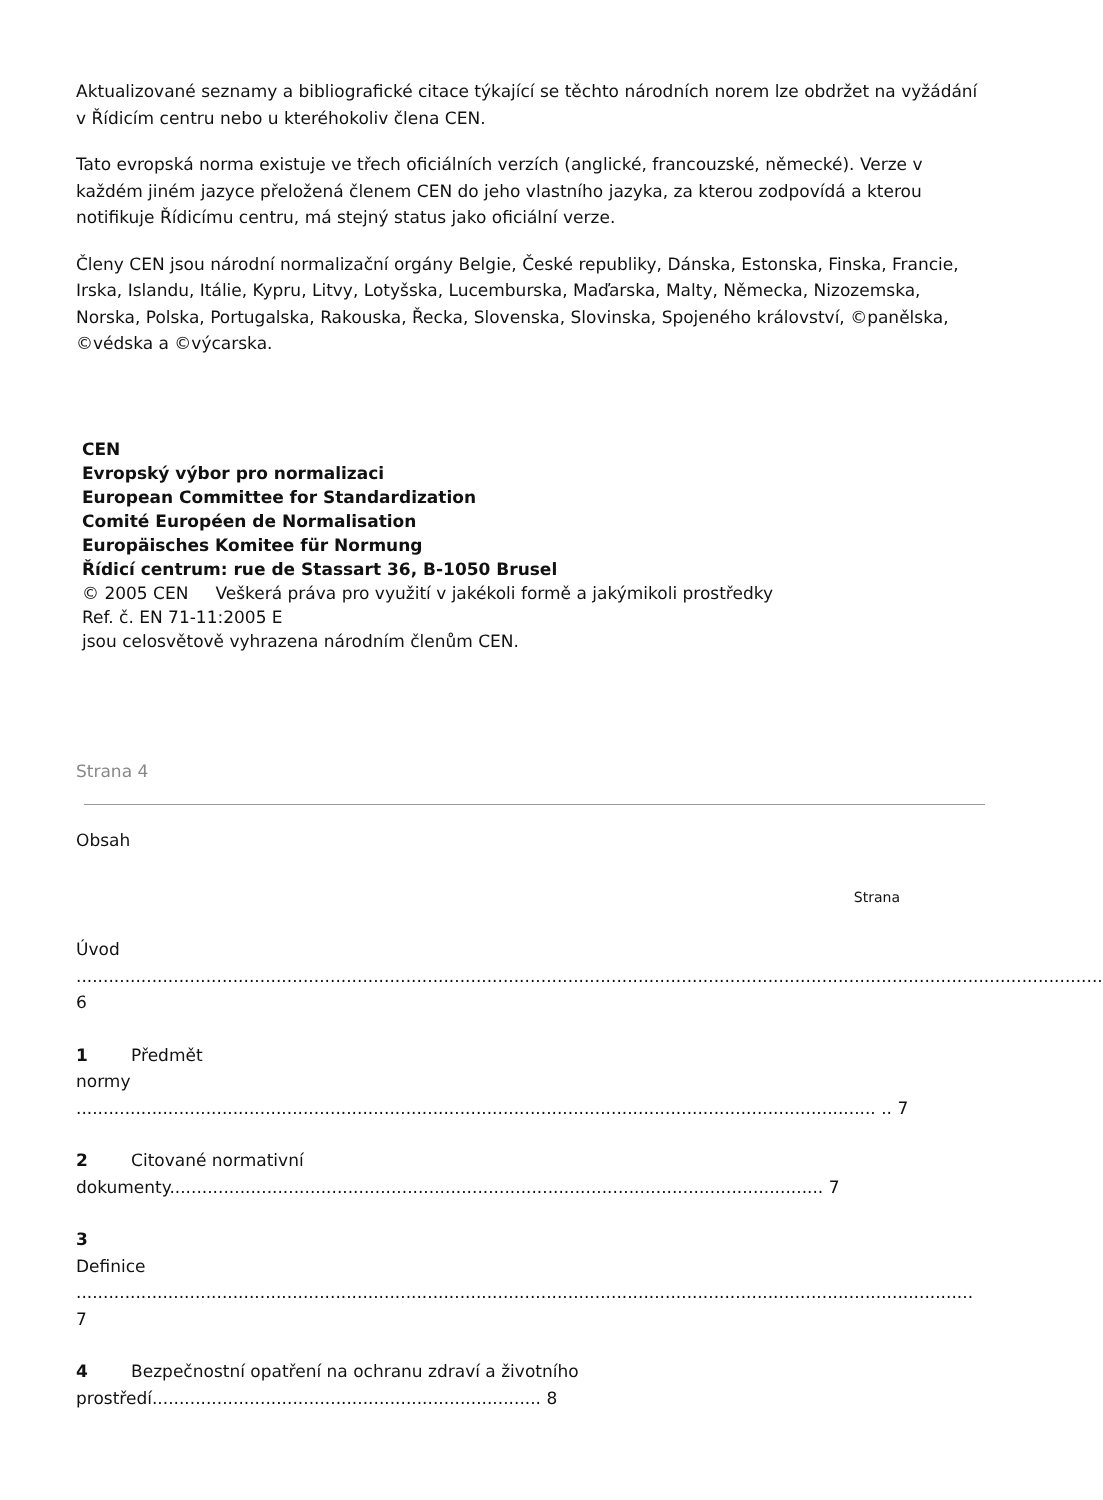Aktualizované seznamy a bibliografické citace týkající se těchto národních norem lze obdržet na vyžádání v Řídicím centru nebo u kteréhokoliv člena CEN.
Tato evropská norma existuje ve třech oficiálních verzích (anglické, francouzské, německé). Verze v každém jiném jazyce přeložená členem CEN do jeho vlastního jazyka, za kterou zodpovídá a kterou notifikuje Řídicímu centru, má stejný status jako oficiální verze.
Členy CEN jsou národní normalizační orgány Belgie, České republiky, Dánska, Estonska, Finska, Francie, Irska, Islandu, Itálie, Kypru, Litvy, Lotyšska, Lucemburska, Maďarska, Malty, Německa, Nizozemska, Norska, Polska, Portugalska, Rakouska, Řecka, Slovenska, Slovinska, Spojeného království, ©panělska, ©védska a ©výcarska.
CEN
Evropský výbor pro normalizaci
European Committee for Standardization
Comité Européen de Normalisation
Europäisches Komitee für Normung
Řídicí centrum: rue de Stassart 36, B-1050 Brusel
© 2005 CEN Veškerá práva pro využití v jakékoli formě a jakýmikoli prostředky
Ref. č. EN 71-11:2005 E
jsou celosvětově vyhrazena národním členům CEN.
Strana 4
Obsah
Strana
Úvod
.............................................................................................................................................................................................. 6
1 Předmět
normy
.................................................................................................................................................... .. 7
2 Citované normativní
dokumenty......................................................................................................................... 7
3
Definice
...................................................................................................................................................................... 7
4 Bezpečnostní opatření na ochranu zdraví a životního
prostředí........................................................................ 8